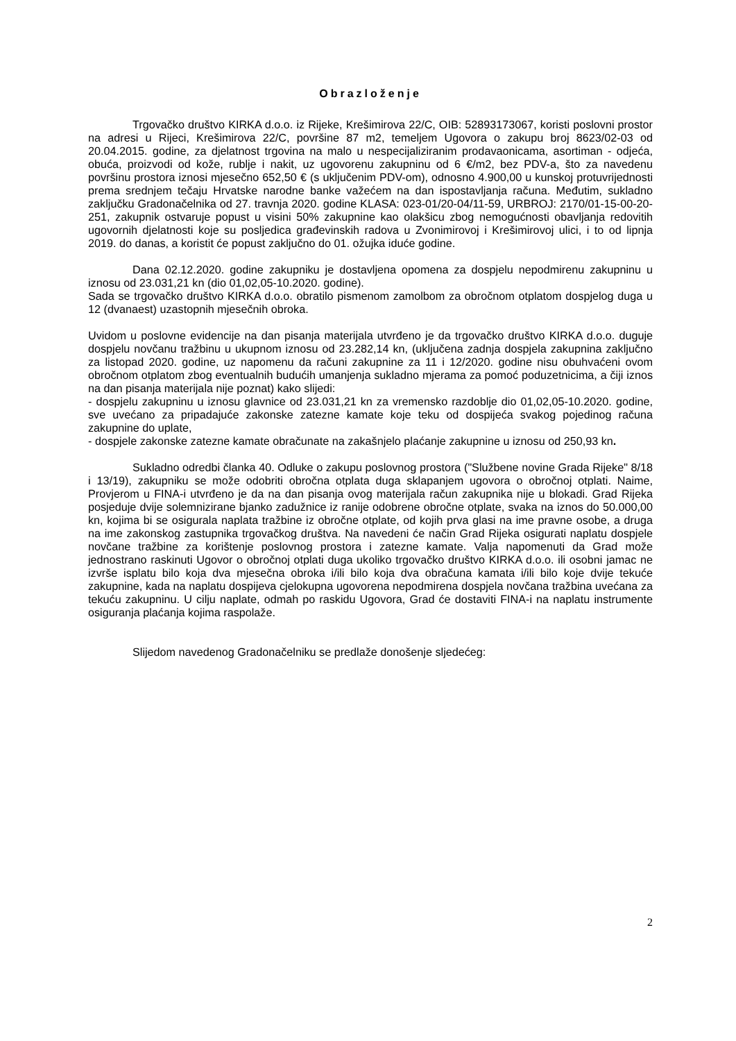Obrazloženje
Trgovačko društvo KIRKA d.o.o. iz Rijeke, Krešimirova 22/C, OIB: 52893173067, koristi poslovni prostor na adresi u Rijeci, Krešimirova 22/C, površine 87 m2, temeljem Ugovora o zakupu broj 8623/02-03 od 20.04.2015. godine, za djelatnost trgovina na malo u nespecijaliziranim prodavaonicama, asortiman - odjeća, obuća, proizvodi od kože, rublje i nakit, uz ugovorenu zakupninu od 6 €/m2, bez PDV-a, što za navedenu površinu prostora iznosi mjesečno 652,50 € (s uključenim PDV-om), odnosno 4.900,00 u kunskoj protuvrijednosti prema srednjem tečaju Hrvatske narodne banke važećem na dan ispostavljanja računa. Međutim, sukladno zaključku Gradonačelnika od 27. travnja 2020. godine KLASA: 023-01/20-04/11-59, URBROJ: 2170/01-15-00-20-251, zakupnik ostvaruje popust u visini 50% zakupnine kao olakšicu zbog nemogućnosti obavljanja redovitih ugovornih djelatnosti koje su posljedica građevinskih radova u Zvonimirovoj i Krešimirovoj ulici, i to od lipnja 2019. do danas, a koristit će popust zaključno do 01. ožujka iduće godine.
Dana 02.12.2020. godine zakupniku je dostavljena opomena za dospjelu nepodmirenu zakupninu u iznosu od 23.031,21 kn (dio 01,02,05-10.2020. godine).
Sada se trgovačko društvo KIRKA d.o.o. obratilo pismenom zamolbom za obročnom otplatom dospjelog duga u 12 (dvanaest) uzastopnih mjesečnih obroka.
Uvidom u poslovne evidencije na dan pisanja materijala utvrđeno je da trgovačko društvo KIRKA d.o.o. duguje dospjelu novčanu tražbinu u ukupnom iznosu od 23.282,14 kn, (uključena zadnja dospjela zakupnina zaključno za listopad 2020. godine, uz napomenu da računi zakupnine za 11 i 12/2020. godine nisu obuhvaćeni ovom obročnom otplatom zbog eventualnih budućih umanjenja sukladno mjerama za pomoć poduzetnicima, a čiji iznos na dan pisanja materijala nije poznat) kako slijedi:
- dospjelu zakupninu u iznosu glavnice od 23.031,21 kn za vremensko razdoblje dio 01,02,05-10.2020. godine, sve uvećano za pripadajuće zakonske zatezne kamate koje teku od dospijeća svakog pojedinog računa zakupnine do uplate,
- dospjele zakonske zatezne kamate obračunate na zakašnjelo plaćanje zakupnine u iznosu od 250,93 kn.
Sukladno odredbi članka 40. Odluke o zakupu poslovnog prostora ("Službene novine Grada Rijeke" 8/18 i 13/19), zakupniku se može odobriti obročna otplata duga sklapanjem ugovora o obročnoj otplati. Naime, Provjerom u FINA-i utvrđeno je da na dan pisanja ovog materijala račun zakupnika nije u blokadi. Grad Rijeka posjeduje dvije solemnizirane bjanko zadužnice iz ranije odobrene obročne otplate, svaka na iznos do 50.000,00 kn, kojima bi se osigurala naplata tražbine iz obročne otplate, od kojih prva glasi na ime pravne osobe, a druga na ime zakonskog zastupnika trgovačkog društva. Na navedeni će način Grad Rijeka osigurati naplatu dospjele novčane tražbine za korištenje poslovnog prostora i zatezne kamate. Valja napomenuti da Grad može jednostrano raskinuti Ugovor o obročnoj otplati duga ukoliko trgovačko društvo KIRKA d.o.o. ili osobni jamac ne izvrše isplatu bilo koja dva mjesečna obroka i/ili bilo koja dva obračuna kamata i/ili bilo koje dvije tekuće zakupnine, kada na naplatu dospijeva cjelokupna ugovorena nepodmirena dospjela novčana tražbina uvećana za tekuću zakupninu. U cilju naplate, odmah po raskidu Ugovora, Grad će dostaviti FINA-i na naplatu instrumente osiguranja plaćanja kojima raspolaže.
Slijedom navedenog Gradonačelniku se predlaže donošenje sljedećeg:
2